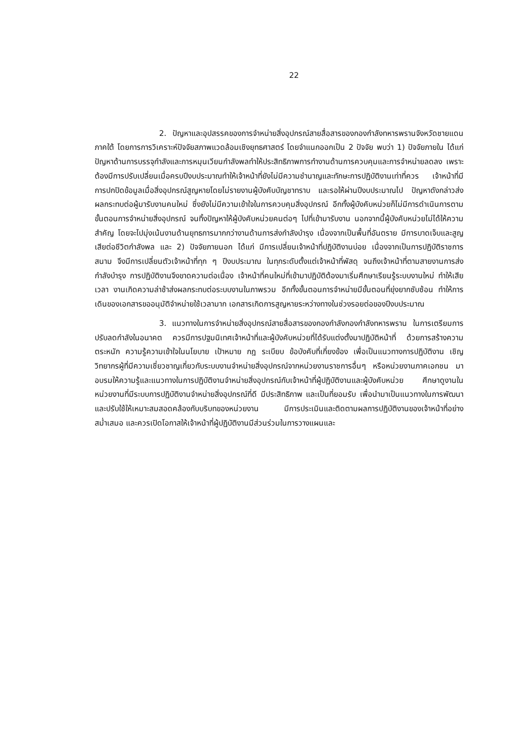22
2. ปัญหาและอุปสรรคของการจำหน่ายสิ่งอุปกรณ์สายสื่อสารของกองกำลังทหารพรานจังหวัดชายแดนภาคใต้ โดยการการวิเคราะห์ปัจจัยสภาพแวดล้อมเชิงยุทธศาสตร์ โดยจำแนกออกเป็น 2 ปัจจัย พบว่า 1) ปัจจัยภายใน ได้แก่ ปัญหาด้านการบรรจุกำลังและการหมุนเวียนกำลังพลทำให้ประสิทธิภาพการทำงานด้านการควบคุมและการจำหน่ายลดลง เพราะต้องมีการปรับเปลี่ยนเมื่อครบปีงบประมาณทำให้เจ้าหน้าที่ยังไม่มีความชำนาญและทักษะการปฏิบัติงานเท่าที่ควร เจ้าหน้าที่มีการปกปิดข้อมูลเมื่อสิ่งอุปกรณ์สูญหายโดยไม่รายงานผู้บังคับบัญชาทราบ และรอให้ผ่านปีงบประมาณไป ปัญหาดังกล่าวส่งผลกระทบต่อผู้มารับงานคนใหม่ ซึ่งยังไม่มีความเข้าใจในการควบคุมสิ่งอุปกรณ์ อีกทั้งผู้บังคับหน่วยก็ไม่มีการดำเนินการตามขั้นตอนการจำหน่ายสิ่งอุปกรณ์ จนทิ้งปัญหาให้ผู้บังคับหน่วยคนต่อๆ ไปที่เข้ามารับงาน นอกจากนี้ผู้บังคับหน่วยไม่ได้ให้ความสำคัญ โดยจะไปมุ่งเน้นงานด้านยุทธการมากกว่างานด้านการส่งกำลังบำรุง เนื่องจากเป็นพื้นที่อันตราย มีการบาดเจ็บและสูญเสียต่อชีวิตกำลังพล และ 2) ปัจจัยภายนอก ได้แก่ มีการเปลี่ยนเจ้าหน้าที่ปฏิบัติงานบ่อย เนื่องจากเป็นการปฏิบัติราชการสนาม จึงมีการเปลี่ยนตัวเจ้าหน้าที่ทุก ๆ ปีงบประมาณ ในทุกระดับตั้งแต่เจ้าหน้าที่พัสดุ จนถึงเจ้าหน้าที่ตามสายงานการส่งกำลังบำรุง การปฏิบัติงานจึงขาดความต่อเนื่อง เจ้าหน้าที่คนใหม่ที่เข้ามาปฏิบัติต้องมาเริ่มศึกษาเรียนรู้ระบบงานใหม่ ทำให้เสียเวลา งานเกิดความล่าช้าส่งผลกระทบต่อระบบงานในภาพรวม อีกทั้งขั้นตอนการจำหน่ายมีขั้นตอนที่ยุ่งยากซับซ้อน ทำให้การเดินของเอกสารขออนุมัติจำหน่ายใช้เวลามาก เอกสารเกิดการสูญหายระหว่างทางในช่วงรอยต่อของปีงบประมาณ
3. แนวทางในการจำหน่ายสิ่งอุปกรณ์สายสื่อสารของกองกำลังกองกำลังทหารพราน ในการเตรียมการปรับลดกำลังในอนาคต ควรมีการปฐมนิเทศเจ้าหน้าที่และผู้บังคับหน่วยที่ได้รับแต่งตั้งมาปฏิบัติหน้าที่ ด้วยการสร้างความตระหนัก ความรู้ความเข้าใจในนโยบาย เป้าหมาย กฎ ระเบียบ ข้อบังคับที่เกี่ยงข้อง เพื่อเป็นแนวทางการปฏิบัติงาน เชิญวิทยากรผู้ที่มีความเชี่ยวชาญเกี่ยวกับระบบงานจำหน่ายสิ่งอุปกรณ์จากหน่วยงานราชการอื่นๆ หรือหน่วยงานภาคเอกชน มาอบรมให้ความรู้และแนวทางในการปฏิบัติงานจำหน่ายสิ่งอุปกรณ์กับเจ้าหน้าที่ผู้ปฏิบัติงานและผู้บังคับหน่วย ศึกษาดูงานในหน่วยงานที่มีระบบการปฏิบัติงานจำหน่ายสิ่งอุปกรณ์ที่ดี มีประสิทธิภาพ และเป็นที่ยอมรับ เพื่อนำมาเป็นแนวทางในการพัฒนาและปรับใช้ให้เหมาะสมสอดคล้องกับบริบทของหน่วยงาน มีการประเมินและติดตามผลการปฏิบัติงานของเจ้าหน้าที่อย่างสม่ำเสมอ และควรเปิดโอกาสให้เจ้าหน้าที่ผู้ปฏิบัติงานมีส่วนร่วมในการวางแผนและ